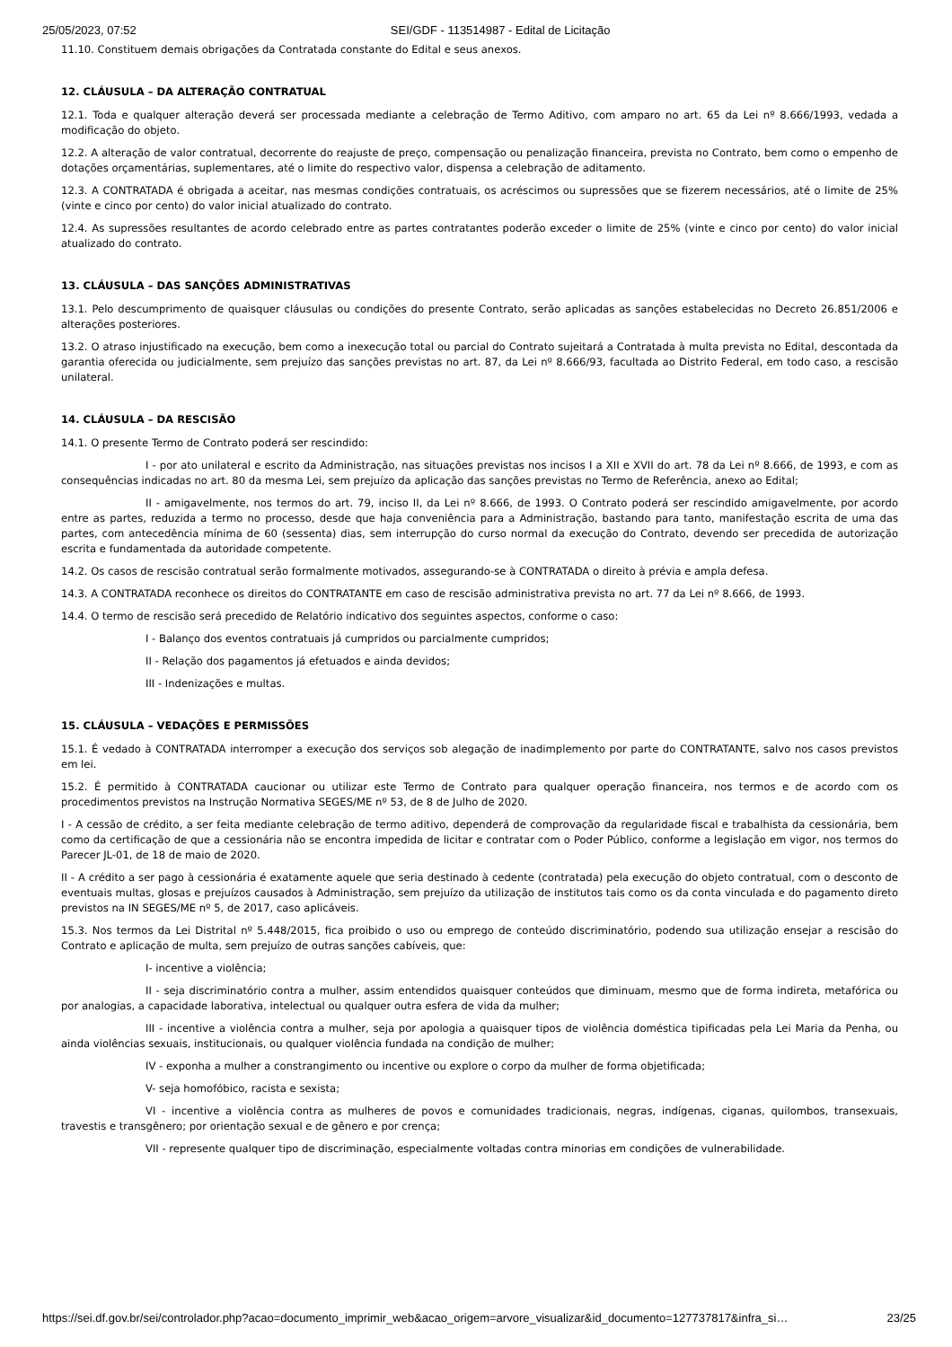25/05/2023, 07:52 SEI/GDF - 113514987 - Edital de Licitação
11.10. Constituem demais obrigações da Contratada constante do Edital e seus anexos.
12. CLÁUSULA – DA ALTERAÇÃO CONTRATUAL
12.1. Toda e qualquer alteração deverá ser processada mediante a celebração de Termo Aditivo, com amparo no art. 65 da Lei nº 8.666/1993, vedada a modificação do objeto.
12.2. A alteração de valor contratual, decorrente do reajuste de preço, compensação ou penalização financeira, prevista no Contrato, bem como o empenho de dotações orçamentárias, suplementares, até o limite do respectivo valor, dispensa a celebração de aditamento.
12.3. A CONTRATADA é obrigada a aceitar, nas mesmas condições contratuais, os acréscimos ou supressões que se fizerem necessários, até o limite de 25% (vinte e cinco por cento) do valor inicial atualizado do contrato.
12.4. As supressões resultantes de acordo celebrado entre as partes contratantes poderão exceder o limite de 25% (vinte e cinco por cento) do valor inicial atualizado do contrato.
13. CLÁUSULA – DAS SANÇÕES ADMINISTRATIVAS
13.1. Pelo descumprimento de quaisquer cláusulas ou condições do presente Contrato, serão aplicadas as sanções estabelecidas no Decreto 26.851/2006 e alterações posteriores.
13.2. O atraso injustificado na execução, bem como a inexecução total ou parcial do Contrato sujeitará a Contratada à multa prevista no Edital, descontada da garantia oferecida ou judicialmente, sem prejuízo das sanções previstas no art. 87, da Lei nº 8.666/93, facultada ao Distrito Federal, em todo caso, a rescisão unilateral.
14. CLÁUSULA – DA RESCISÃO
14.1. O presente Termo de Contrato poderá ser rescindido:
I - por ato unilateral e escrito da Administração, nas situações previstas nos incisos I a XII e XVII do art. 78 da Lei nº 8.666, de 1993, e com as consequências indicadas no art. 80 da mesma Lei, sem prejuízo da aplicação das sanções previstas no Termo de Referência, anexo ao Edital;
II - amigavelmente, nos termos do art. 79, inciso II, da Lei nº 8.666, de 1993. O Contrato poderá ser rescindido amigavelmente, por acordo entre as partes, reduzida a termo no processo, desde que haja conveniência para a Administração, bastando para tanto, manifestação escrita de uma das partes, com antecedência mínima de 60 (sessenta) dias, sem interrupção do curso normal da execução do Contrato, devendo ser precedida de autorização escrita e fundamentada da autoridade competente.
14.2. Os casos de rescisão contratual serão formalmente motivados, assegurando-se à CONTRATADA o direito à prévia e ampla defesa.
14.3. A CONTRATADA reconhece os direitos do CONTRATANTE em caso de rescisão administrativa prevista no art. 77 da Lei nº 8.666, de 1993.
14.4. O termo de rescisão será precedido de Relatório indicativo dos seguintes aspectos, conforme o caso:
I - Balanço dos eventos contratuais já cumpridos ou parcialmente cumpridos;
II - Relação dos pagamentos já efetuados e ainda devidos;
III - Indenizações e multas.
15. CLÁUSULA – VEDAÇÕES E PERMISSÕES
15.1. É vedado à CONTRATADA interromper a execução dos serviços sob alegação de inadimplemento por parte do CONTRATANTE, salvo nos casos previstos em lei.
15.2. É permitido à CONTRATADA caucionar ou utilizar este Termo de Contrato para qualquer operação financeira, nos termos e de acordo com os procedimentos previstos na Instrução Normativa SEGES/ME nº 53, de 8 de Julho de 2020.
I - A cessão de crédito, a ser feita mediante celebração de termo aditivo, dependerá de comprovação da regularidade fiscal e trabalhista da cessionária, bem como da certificação de que a cessionária não se encontra impedida de licitar e contratar com o Poder Público, conforme a legislação em vigor, nos termos do Parecer JL-01, de 18 de maio de 2020.
II - A crédito a ser pago à cessionária é exatamente aquele que seria destinado à cedente (contratada) pela execução do objeto contratual, com o desconto de eventuais multas, glosas e prejuízos causados à Administração, sem prejuízo da utilização de institutos tais como os da conta vinculada e do pagamento direto previstos na IN SEGES/ME nº 5, de 2017, caso aplicáveis.
15.3. Nos termos da Lei Distrital nº 5.448/2015, fica proibido o uso ou emprego de conteúdo discriminatório, podendo sua utilização ensejar a rescisão do Contrato e aplicação de multa, sem prejuízo de outras sanções cabíveis, que:
I- incentive a violência;
II - seja discriminatório contra a mulher, assim entendidos quaisquer conteúdos que diminuam, mesmo que de forma indireta, metafórica ou por analogias, a capacidade laborativa, intelectual ou qualquer outra esfera de vida da mulher;
III - incentive a violência contra a mulher, seja por apologia a quaisquer tipos de violência doméstica tipificadas pela Lei Maria da Penha, ou ainda violências sexuais, institucionais, ou qualquer violência fundada na condição de mulher;
IV - exponha a mulher a constrangimento ou incentive ou explore o corpo da mulher de forma objetificada;
V- seja homofóbico, racista e sexista;
VI - incentive a violência contra as mulheres de povos e comunidades tradicionais, negras, indígenas, ciganas, quilombos, transexuais, travestis e transgênero; por orientação sexual e de gênero e por crença;
VII - represente qualquer tipo de discriminação, especialmente voltadas contra minorias em condições de vulnerabilidade.
https://sei.df.gov.br/sei/controlador.php?acao=documento_imprimir_web&acao_origem=arvore_visualizar&id_documento=127737817&infra_si… 23/25